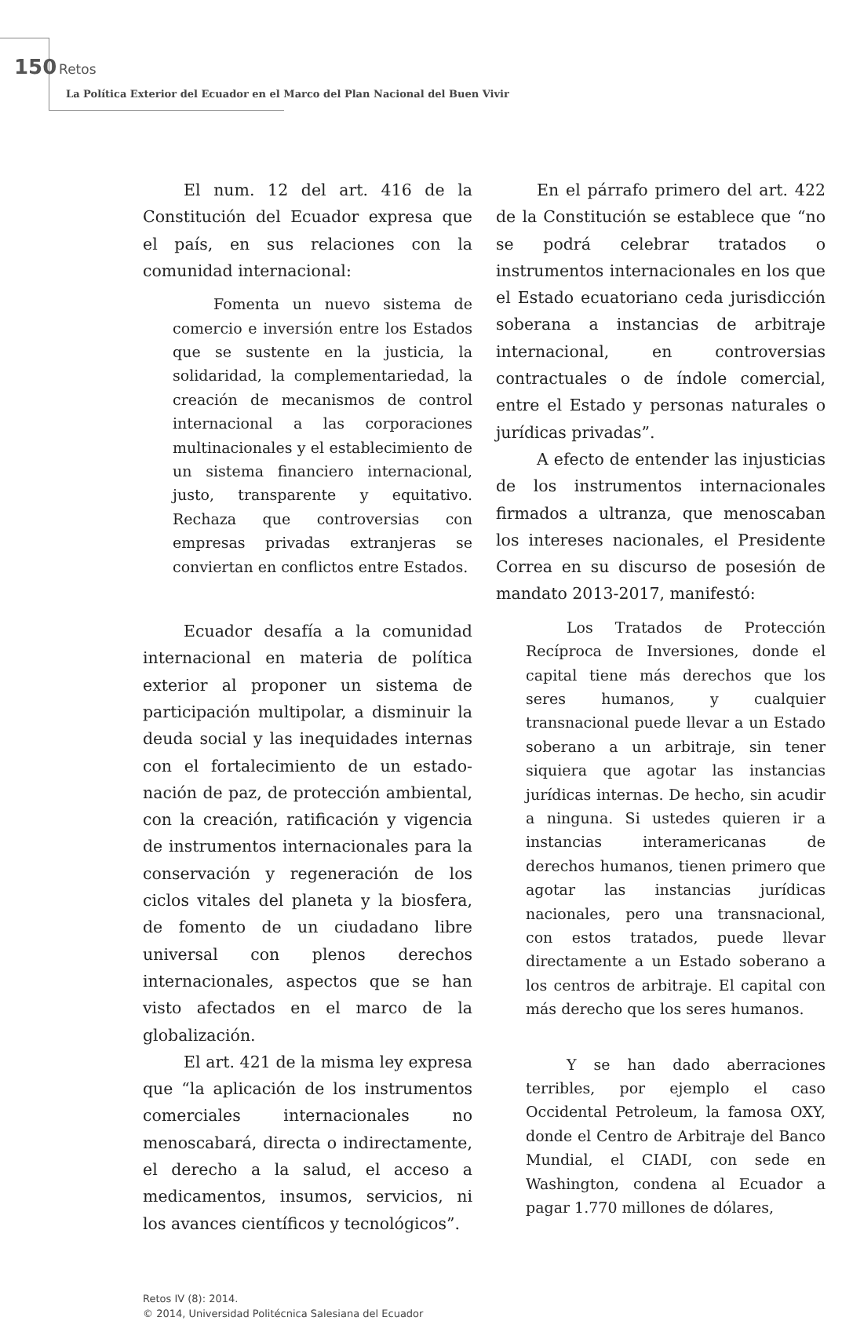150 Retos
La Política Exterior del Ecuador en el Marco del Plan Nacional del Buen Vivir
El num. 12 del art. 416 de la Constitución del Ecuador expresa que el país, en sus relaciones con la comunidad internacional:
Fomenta un nuevo sistema de comercio e inversión entre los Estados que se sustente en la justicia, la solidaridad, la complementariedad, la creación de mecanismos de control internacional a las corporaciones multinacionales y el establecimiento de un sistema financiero internacional, justo, transparente y equitativo. Rechaza que controversias con empresas privadas extranjeras se conviertan en conflictos entre Estados.
Ecuador desafía a la comunidad internacional en materia de política exterior al proponer un sistema de participación multipolar, a disminuir la deuda social y las inequidades internas con el fortalecimiento de un estado-nación de paz, de protección ambiental, con la creación, ratificación y vigencia de instrumentos internacionales para la conservación y regeneración de los ciclos vitales del planeta y la biosfera, de fomento de un ciudadano libre universal con plenos derechos internacionales, aspectos que se han visto afectados en el marco de la globalización.
El art. 421 de la misma ley expresa que “la aplicación de los instrumentos comerciales internacionales no menoscabará, directa o indirectamente, el derecho a la salud, el acceso a medicamentos, insumos, servicios, ni los avances científicos y tecnológicos”.
En el párrafo primero del art. 422 de la Constitución se establece que “no se podrá celebrar tratados o instrumentos internacionales en los que el Estado ecuatoriano ceda jurisdicción soberana a instancias de arbitraje internacional, en controversias contractuales o de índole comercial, entre el Estado y personas naturales o jurídicas privadas”.
A efecto de entender las injusticias de los instrumentos internacionales firmados a ultranza, que menoscaban los intereses nacionales, el Presidente Correa en su discurso de posesión de mandato 2013-2017, manifestó:
Los Tratados de Protección Recíproca de Inversiones, donde el capital tiene más derechos que los seres humanos, y cualquier transnacional puede llevar a un Estado soberano a un arbitraje, sin tener siquiera que agotar las instancias jurídicas internas. De hecho, sin acudir a ninguna. Si ustedes quieren ir a instancias interamericanas de derechos humanos, tienen primero que agotar las instancias jurídicas nacionales, pero una transnacional, con estos tratados, puede llevar directamente a un Estado soberano a los centros de arbitraje. El capital con más derecho que los seres humanos.
Y se han dado aberraciones terribles, por ejemplo el caso Occidental Petroleum, la famosa OXY, donde el Centro de Arbitraje del Banco Mundial, el CIADI, con sede en Washington, condena al Ecuador a pagar 1.770 millones de dólares,
Retos IV (8): 2014.
© 2014, Universidad Politécnica Salesiana del Ecuador